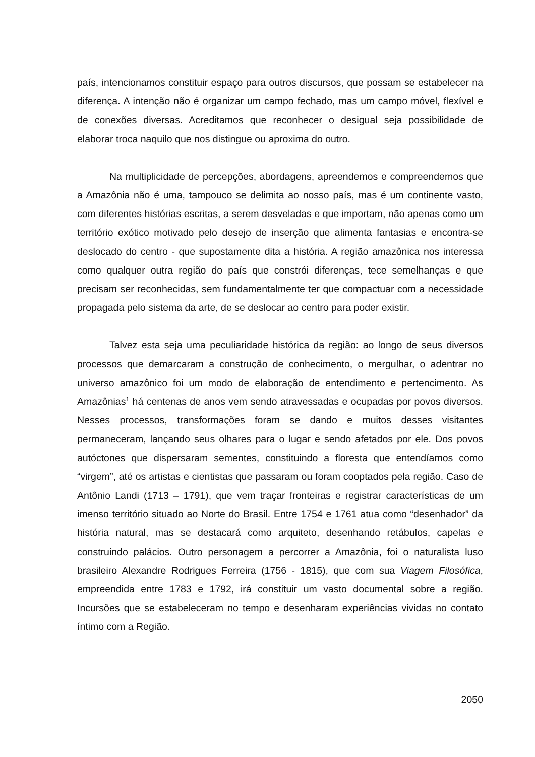país, intencionamos constituir espaço para outros discursos, que possam se estabelecer na diferença. A intenção não é organizar um campo fechado, mas um campo móvel, flexível e de conexões diversas. Acreditamos que reconhecer o desigual seja possibilidade de elaborar troca naquilo que nos distingue ou aproxima do outro.
Na multiplicidade de percepções, abordagens, apreendemos e compreendemos que a Amazônia não é uma, tampouco se delimita ao nosso país, mas é um continente vasto, com diferentes histórias escritas, a serem desveladas e que importam, não apenas como um território exótico motivado pelo desejo de inserção que alimenta fantasias e encontra-se deslocado do centro - que supostamente dita a história. A região amazônica nos interessa como qualquer outra região do país que constrói diferenças, tece semelhanças e que precisam ser reconhecidas, sem fundamentalmente ter que compactuar com a necessidade propagada pelo sistema da arte, de se deslocar ao centro para poder existir.
Talvez esta seja uma peculiaridade histórica da região: ao longo de seus diversos processos que demarcaram a construção de conhecimento, o mergulhar, o adentrar no universo amazônico foi um modo de elaboração de entendimento e pertencimento. As Amazônias<sup>1</sup> há centenas de anos vem sendo atravessadas e ocupadas por povos diversos. Nesses processos, transformações foram se dando e muitos desses visitantes permaneceram, lançando seus olhares para o lugar e sendo afetados por ele. Dos povos autóctones que dispersaram sementes, constituindo a floresta que entendíamos como “virgem”, até os artistas e cientistas que passaram ou foram cooptados pela região. Caso de Antônio Landi (1713 – 1791), que vem traçar fronteiras e registrar características de um imenso território situado ao Norte do Brasil. Entre 1754 e 1761 atua como “desenhador” da história natural, mas se destacará como arquiteto, desenhando retábulos, capelas e construindo palácios. Outro personagem a percorrer a Amazônia, foi o naturalista luso brasileiro Alexandre Rodrigues Ferreira (1756 - 1815), que com sua Viagem Filosófica, empreendida entre 1783 e 1792, irá constituir um vasto documental sobre a região. Incursões que se estabeleceram no tempo e desenharam experiências vividas no contato íntimo com a Região.
2050